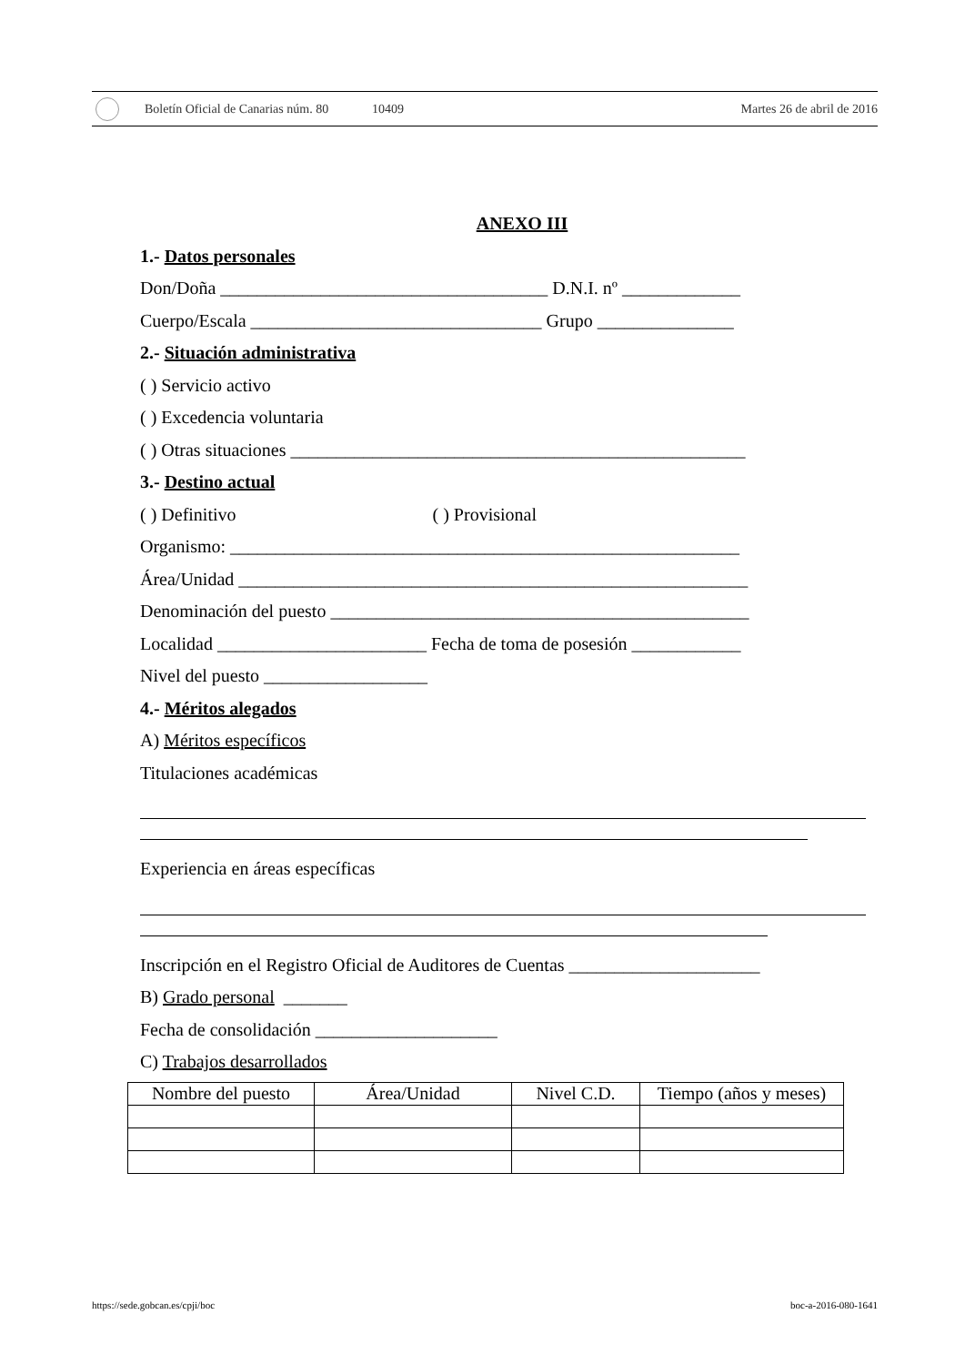Boletín Oficial de Canarias núm. 80 10409 Martes 26 de abril de 2016
ANEXO III
1.- Datos personales
Don/Doña ____________________________________ D.N.I. nº _____________
Cuerpo/Escala ________________________________ Grupo _______________
2.- Situación administrativa
( ) Servicio activo
( ) Excedencia voluntaria
( ) Otras situaciones __________________________________________________
3.- Destino actual
( ) Definitivo ( ) Provisional
Organismo: ________________________________________________________
Área/Unidad ________________________________________________________
Denominación del puesto ______________________________________________
Localidad _______________________ Fecha de toma de posesión ____________
Nivel del puesto __________________
4.- Méritos alegados
A) Méritos específicos
Titulaciones académicas
Experiencia en áreas específicas
Inscripción en el Registro Oficial de Auditores de Cuentas _____________________
B) Grado personal _______
Fecha de consolidación ____________________
C) Trabajos desarrollados
| Nombre del puesto | Área/Unidad | Nivel C.D. | Tiempo (años y meses) |
| --- | --- | --- | --- |
https://sede.gobcan.es/cpji/boc boc-a-2016-080-1641